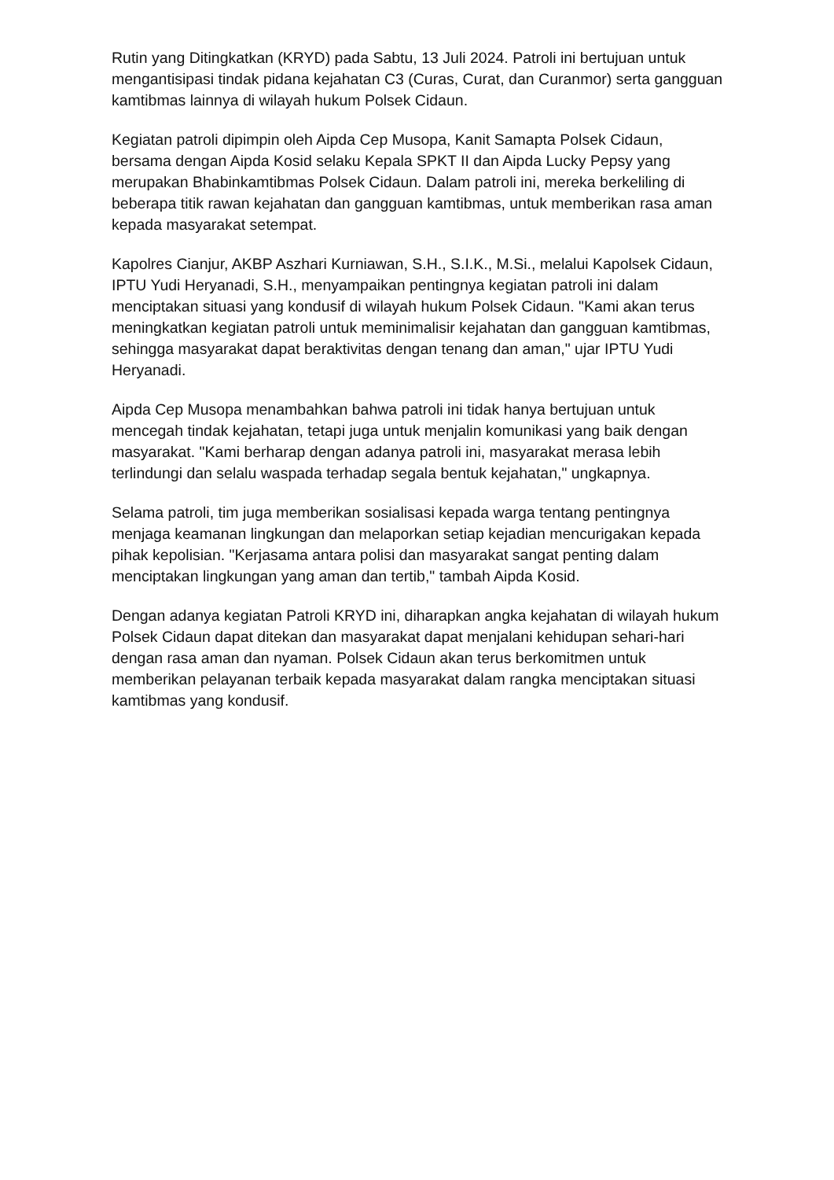Rutin yang Ditingkatkan (KRYD) pada Sabtu, 13 Juli 2024. Patroli ini bertujuan untuk mengantisipasi tindak pidana kejahatan C3 (Curas, Curat, dan Curanmor) serta gangguan kamtibmas lainnya di wilayah hukum Polsek Cidaun.
Kegiatan patroli dipimpin oleh Aipda Cep Musopa, Kanit Samapta Polsek Cidaun, bersama dengan Aipda Kosid selaku Kepala SPKT II dan Aipda Lucky Pepsy yang merupakan Bhabinkamtibmas Polsek Cidaun. Dalam patroli ini, mereka berkeliling di beberapa titik rawan kejahatan dan gangguan kamtibmas, untuk memberikan rasa aman kepada masyarakat setempat.
Kapolres Cianjur, AKBP Aszhari Kurniawan, S.H., S.I.K., M.Si., melalui Kapolsek Cidaun, IPTU Yudi Heryanadi, S.H., menyampaikan pentingnya kegiatan patroli ini dalam menciptakan situasi yang kondusif di wilayah hukum Polsek Cidaun. "Kami akan terus meningkatkan kegiatan patroli untuk meminimalisir kejahatan dan gangguan kamtibmas, sehingga masyarakat dapat beraktivitas dengan tenang dan aman," ujar IPTU Yudi Heryanadi.
Aipda Cep Musopa menambahkan bahwa patroli ini tidak hanya bertujuan untuk mencegah tindak kejahatan, tetapi juga untuk menjalin komunikasi yang baik dengan masyarakat. "Kami berharap dengan adanya patroli ini, masyarakat merasa lebih terlindungi dan selalu waspada terhadap segala bentuk kejahatan," ungkapnya.
Selama patroli, tim juga memberikan sosialisasi kepada warga tentang pentingnya menjaga keamanan lingkungan dan melaporkan setiap kejadian mencurigakan kepada pihak kepolisian. "Kerjasama antara polisi dan masyarakat sangat penting dalam menciptakan lingkungan yang aman dan tertib," tambah Aipda Kosid.
Dengan adanya kegiatan Patroli KRYD ini, diharapkan angka kejahatan di wilayah hukum Polsek Cidaun dapat ditekan dan masyarakat dapat menjalani kehidupan sehari-hari dengan rasa aman dan nyaman. Polsek Cidaun akan terus berkomitmen untuk memberikan pelayanan terbaik kepada masyarakat dalam rangka menciptakan situasi kamtibmas yang kondusif.